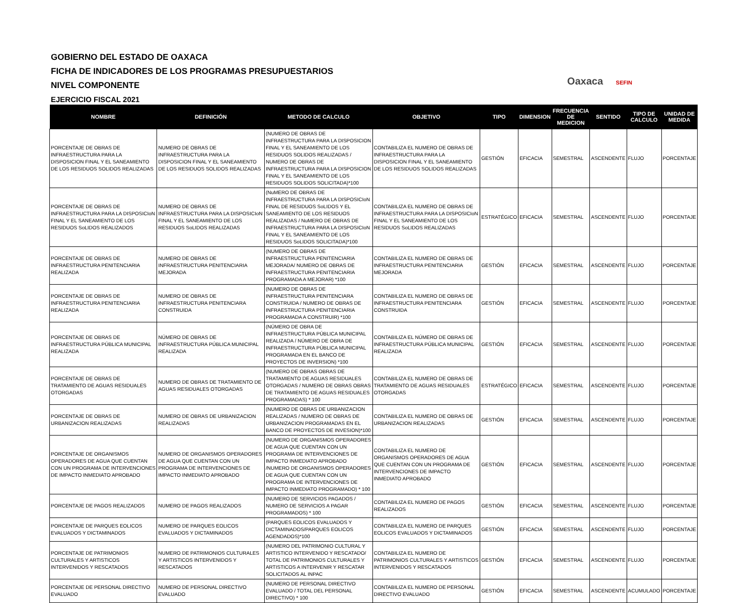GOBIERNO DEL ESTADO DE OAXACA
FICHA DE INDICADORES DE LOS PROGRAMAS PRESUPUESTARIOS
NIVEL COMPONENTE
EJERCICIO FISCAL 2021
Oaxaca SEFIN
| NOMBRE | DEFINICIÓN | METODO DE CALCULO | OBJETIVO | TIPO | DIMENSION | FRECUENCIA DE MEDICION | SENTIDO | TIPO DE CALCULO | UNIDAD DE MEDIDA |
| --- | --- | --- | --- | --- | --- | --- | --- | --- | --- |
| PORCENTAJE DE OBRAS DE INFRAESTRUCTURA PARA LA DISPOSICION FINAL Y EL SANEAMIENTO DE LOS RESIDUOS SOLIDOS REALIZADAS | NUMERO DE OBRAS DE INFRAESTRUCTURA PARA LA DISPOSICION FINAL Y EL SANEAMIENTO DE LOS RESIDUOS SOLIDOS REALIZADAS | (NUMERO DE OBRAS DE INFRAESTRUCTURA PARA LA DISPOSICION FINAL Y EL SANEAMIENTO DE LOS RESIDUOS SOLIDOS REALIZADAS / NUMERO DE OBRAS DE INFRAESTRUCTURA PARA LA DISPOSICION FINAL Y EL SANEAMIENTO DE LOS RESIDUOS SOLIDOS SOLICITADA)*100 | CONTABILIZA EL NUMERO DE OBRAS DE INFRAESTRUCTURA PARA LA DISPOSICION FINAL Y EL SANEAMIENTO DE LOS RESIDUOS SOLIDOS REALIZADAS | GESTIÓN | EFICACIA | SEMESTRAL | ASCENDENTE | FLUJO | PORCENTAJE |
| PORCENTAJE DE OBRAS DE INFRAESTRUCTURA PARA LA DISPOSICIoN FINAL Y EL SANEAMIENTO DE LOS RESIDUOS SoLIDOS REALIZADOS | NUMERO DE OBRAS DE INFRAESTRUCTURA PARA LA DISPOSICIoN FINAL Y EL SANEAMIENTO DE LOS RESIDUOS SoLIDOS REALIZADAS | (NuMERO DE OBRAS DE INFRAESTRUCTURA PARA LA DISPOSICIoN FINAL DE RESIDUOS SoLIDOS Y EL SANEAMIENTO DE LOS RESIDUOS REALIZADAS / NuMERO DE OBRAS DE INFRAESTRUCTURA PARA LA DISPOSICIoN FINAL Y EL SANEAMIENTO DE LOS RESIDUOS SoLIDOS SOLICITADA)*100 | CONTABILIZA EL NUMERO DE OBRAS DE INFRAESTRUCTURA PARA LA DISPOSICIoN FINAL Y EL SANEAMIENTO DE LOS RESIDUOS SoLIDOS REALIZADAS | ESTRATÉGICO | EFICACIA | SEMESTRAL | ASCENDENTE | FLUJO | PORCENTAJE |
| PORCENTAJE DE OBRAS DE INFRAESTRUCTURA PENITENCIARIA REALIZADA | NUMERO DE OBRAS DE INFRAESTRUCTURA PENITENCIARIA MEJORADA | (NUMERO DE OBRAS DE INFRAESTRUCTURA PENITENCIARIA MEJORADA/ NUMERO DE OBRAS DE INFRAESTRUCTURA PENITENCIARIA PROGRAMADA A MEJORAR) *100 | CONTABILIZA EL NUMERO DE OBRAS DE INFRAESTRUCTURA PENITENCIARIA MEJORADA | GESTIÓN | EFICACIA | SEMESTRAL | ASCENDENTE | FLUJO | PORCENTAJE |
| PORCENTAJE DE OBRAS DE INFRAESTRUCTURA PENITENCIARIA REALIZADA | NUMERO DE OBRAS DE INFRAESTRUCTURA PENITENCIARA CONSTRUIDA | (NUMERO DE OBRAS DE INFRAESTRUCTURA PENITENCIARA CONSTRUIDA / NUMERO DE OBRAS DE INFRAESTRUCTURA PENITENCIARIA PROGRAMADA A CONSTRUIR) *100 | CONTABILIZA EL NUMERO DE OBRAS DE INFRAESTRUCTURA PENITENCIARA CONSTRUIDA | GESTIÓN | EFICACIA | SEMESTRAL | ASCENDENTE | FLUJO | PORCENTAJE |
| PORCENTAJE DE OBRAS DE INFRAESTRUCTURA PÚBLICA MUNICIPAL REALIZADA | NÚMERO DE OBRAS DE INFRAESTRUCTURA PÚBLICA MUNICIPAL REALIZADA | (NÚMERO DE OBRA DE INFRAESTRUCTURA PÚBLICA MUNICIPAL REALIZADA / NÚMERO DE OBRA DE INFRAESTRUCTURA PÚBLICA MUNICIPAL PROGRAMADA EN EL BANCO DE PROYECTOS DE INVERSION) *100 | CONTABILIZA EL NÚMERO DE OBRAS DE INFRAESTRUCTURA PÚBLICA MUNICIPAL REALIZADA | GESTIÓN | EFICACIA | SEMESTRAL | ASCENDENTE | FLUJO | PORCENTAJE |
| PORCENTAJE DE OBRAS DE TRATAMIENTO DE AGUAS RESIDUALES OTORGADAS | NUMERO DE OBRAS DE TRATAMIENTO DE AGUAS RESIDUALES OTORGADAS | (NUMERO DE OBRAS OBRAS DE TRATAMIENTO DE AGUAS RESIDUALES OTORGADAS / NUMERO DE OBRAS OBRAS DE TRATAMIENTO DE AGUAS RESIDUALES PROGRAMADAS) * 100 | CONTABILIZA EL NUMERO DE OBRAS DE TRATAMIENTO DE AGUAS RESIDUALES OTORGADAS | ESTRATÉGICO | EFICACIA | SEMESTRAL | ASCENDENTE | FLUJO | PORCENTAJE |
| PORCENTAJE DE OBRAS DE URBANIZACION REALIZADAS | NUMERO DE OBRAS DE URBANIZACION REALIZADAS | (NUMERO DE OBRAS DE URBANIZACION REALIZADAS / NUMERO DE OBRAS DE URBANIZACION PROGRAMADAS EN EL BANCO DE PROYECTOS DE INVESION)*100 | CONTABILIZA EL NUMERO DE OBRAS DE URBANIZACION REALIZADAS | GESTIÓN | EFICACIA | SEMESTRAL | ASCENDENTE | FLUJO | PORCENTAJE |
| PORCENTAJE DE ORGANISMOS OPERADORES DE AGUA QUE CUENTAN CON UN PROGRAMA DE INTERVENCIONES DE IMPACTO INMEDIATO APROBADO | NUMERO DE ORGANISMOS OPERADORES DE AGUA QUE CUENTAN CON UN PROGRAMA DE INTERVENCIONES DE IMPACTO INMEDIATO APROBADO | (NUMERO DE ORGANISMOS OPERADORES DE AGUA QUE CUENTAN CON UN PROGRAMA DE INTERVENCIONES DE IMPACTO INMEDIATO APROBADO /NUMERO DE ORGANISMOS OPERADORES DE AGUA QUE CUENTAN CON UN PROGRAMA DE INTERVENCIONES DE IMPACTO INMEDIATO PROGRAMADO) * 100 | CONTABILIZA EL NUMERO DE ORGANISMOS OPERADORES DE AGUA QUE CUENTAN CON UN PROGRAMA DE INTERVENCIONES DE IMPACTO INMEDIATO APROBADO | GESTIÓN | EFICACIA | SEMESTRAL | ASCENDENTE | FLUJO | PORCENTAJE |
| PORCENTAJE DE PAGOS REALIZADOS | NUMERO DE PAGOS REALIZADOS | (NUMERO DE SERVICIOS PAGADOS / NUMERO DE SERVICIOS A PAGAR PROGRAMADOS) * 100 | CONTABILIZA EL NUMERO DE PAGOS REALIZADOS | GESTIÓN | EFICACIA | SEMESTRAL | ASCENDENTE | FLUJO | PORCENTAJE |
| PORCENTAJE DE PARQUES EOLICOS EVALUADOS Y DICTAMINADOS | NUMERO DE PARQUES EOLICOS EVALUADOS Y DICTAMINADOS | (PARQUES EOLICOS EVALUADOS Y DICTAMINADOS/PARQUES EOLICOS AGENDADOS)*100 | CONTABILIZA EL NUMERO DE PARQUES EOLICOS EVALUADOS Y DICTAMINADOS | GESTIÓN | EFICACIA | SEMESTRAL | ASCENDENTE | FLUJO | PORCENTAJE |
| PORCENTAJE DE PATRIMONIOS CULTURALES Y ARTISTICOS INTERVENIDOS Y RESCATADOS | NUMERO DE PATRIMONIOS CULTURALES Y ARTISTICOS INTERVENIDOS Y RESCATADOS | (NUMERO DEL PATRIMONIO CULTURAL Y ARTISTICO INTERVENIDO Y RESCATADO/ TOTAL DE PATRIMONIOS CULTURALES Y ARTISTICOS A INTERVENIR Y RESCATAR SOLICITADOS AL INPAC | CONTABILIZA EL NUMERO DE PATRIMONIOS CULTURALES Y ARTISTICOS INTERVENIDOS Y RESCATADOS | GESTIÓN | EFICACIA | SEMESTRAL | ASCENDENTE | FLUJO | PORCENTAJE |
| PORCENTAJE DE PERSONAL DIRECTIVO EVALUADO | NUMERO DE PERSONAL DIRECTIVO EVALUADO | (NUMERO DE PERSONAL DIRECTIVO EVALUADO / TOTAL DEL PERSONAL DIRECTIVO) * 100 | CONTABILIZA EL NUMERO DE PERSONAL DIRECTIVO EVALUADO | GESTIÓN | EFICACIA | SEMESTRAL | ASCENDENTE | ACUMULADO | PORCENTAJE |